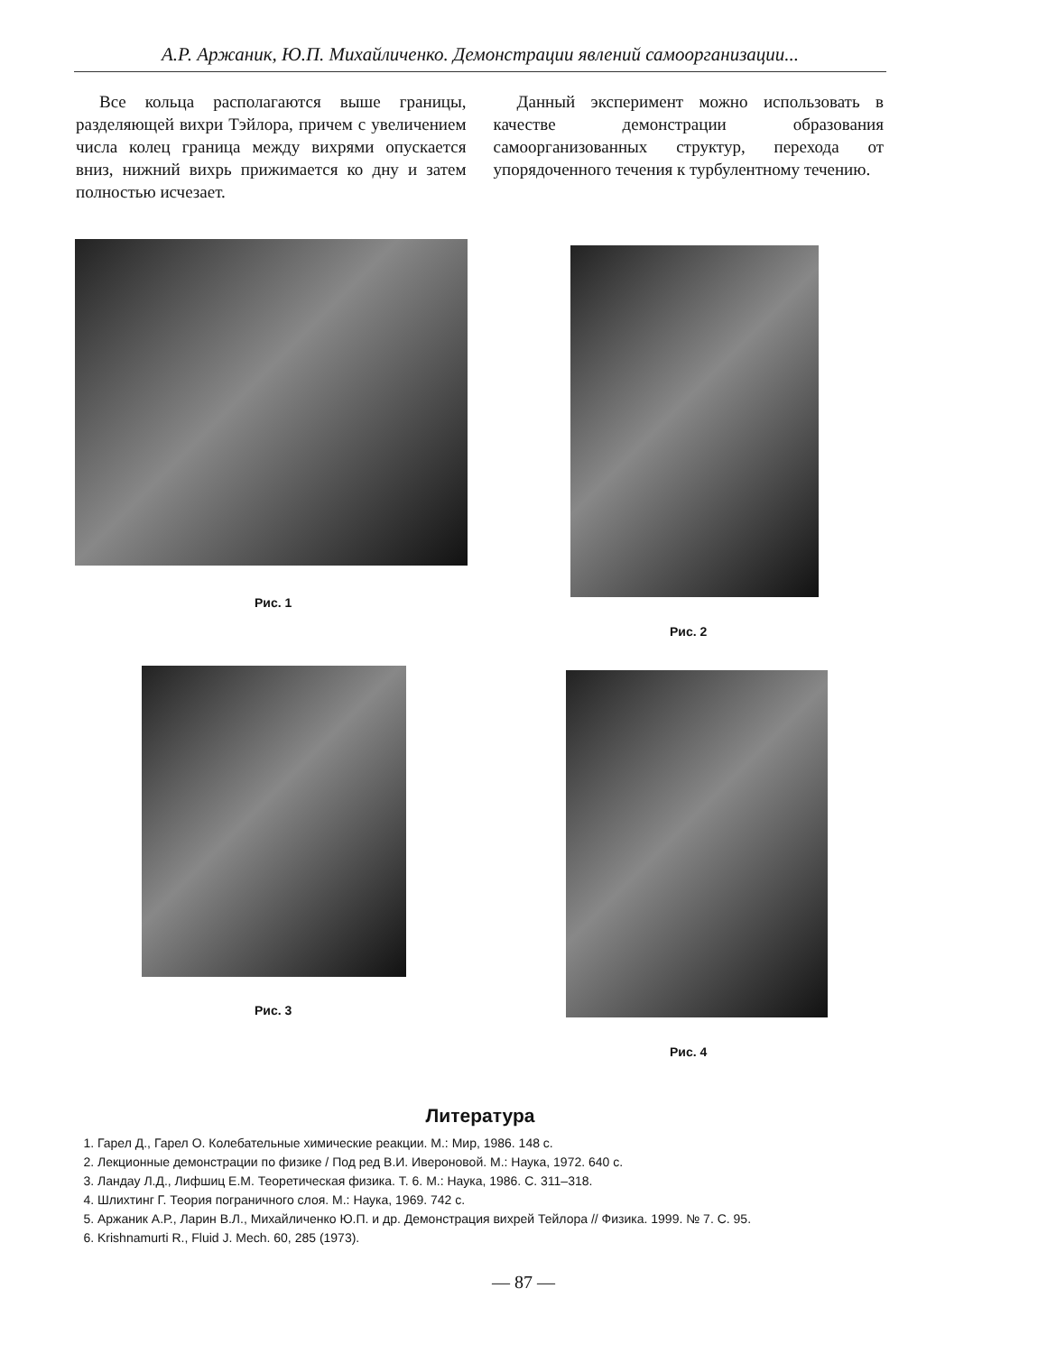А.Р. Аржаник, Ю.П. Михайличенко. Демонстрации явлений самоорганизации...
Все кольца располагаются выше границы, разделяющей вихри Тэйлора, причем с увеличением числа колец граница между вихрями опускается вниз, нижний вихрь прижимается ко дну и затем полностью исчезает.
Данный эксперимент можно использовать в качестве демонстрации образования самоорганизованных структур, перехода от упорядоченного течения к турбулентному течению.
Рис. 1
Рис. 2
Рис. 3
Рис. 4
Литература
1. Гарел Д., Гарел О. Колебательные химические реакции. М.: Мир, 1986. 148 с.
2. Лекционные демонстрации по физике / Под ред В.И. Ивероновой. М.: Наука, 1972. 640 с.
3. Ландау Л.Д., Лифшиц Е.М. Теоретическая физика. Т. 6. М.: Наука, 1986. С. 311–318.
4. Шлихтинг Г. Теория пограничного слоя. М.: Наука, 1969. 742 с.
5. Аржаник А.Р., Ларин В.Л., Михайличенко Ю.П. и др. Демонстрация вихрей Тейлора // Физика. 1999. № 7. С. 95.
6. Krishnamurti R., Fluid J. Mech. 60, 285 (1973).
— 87 —